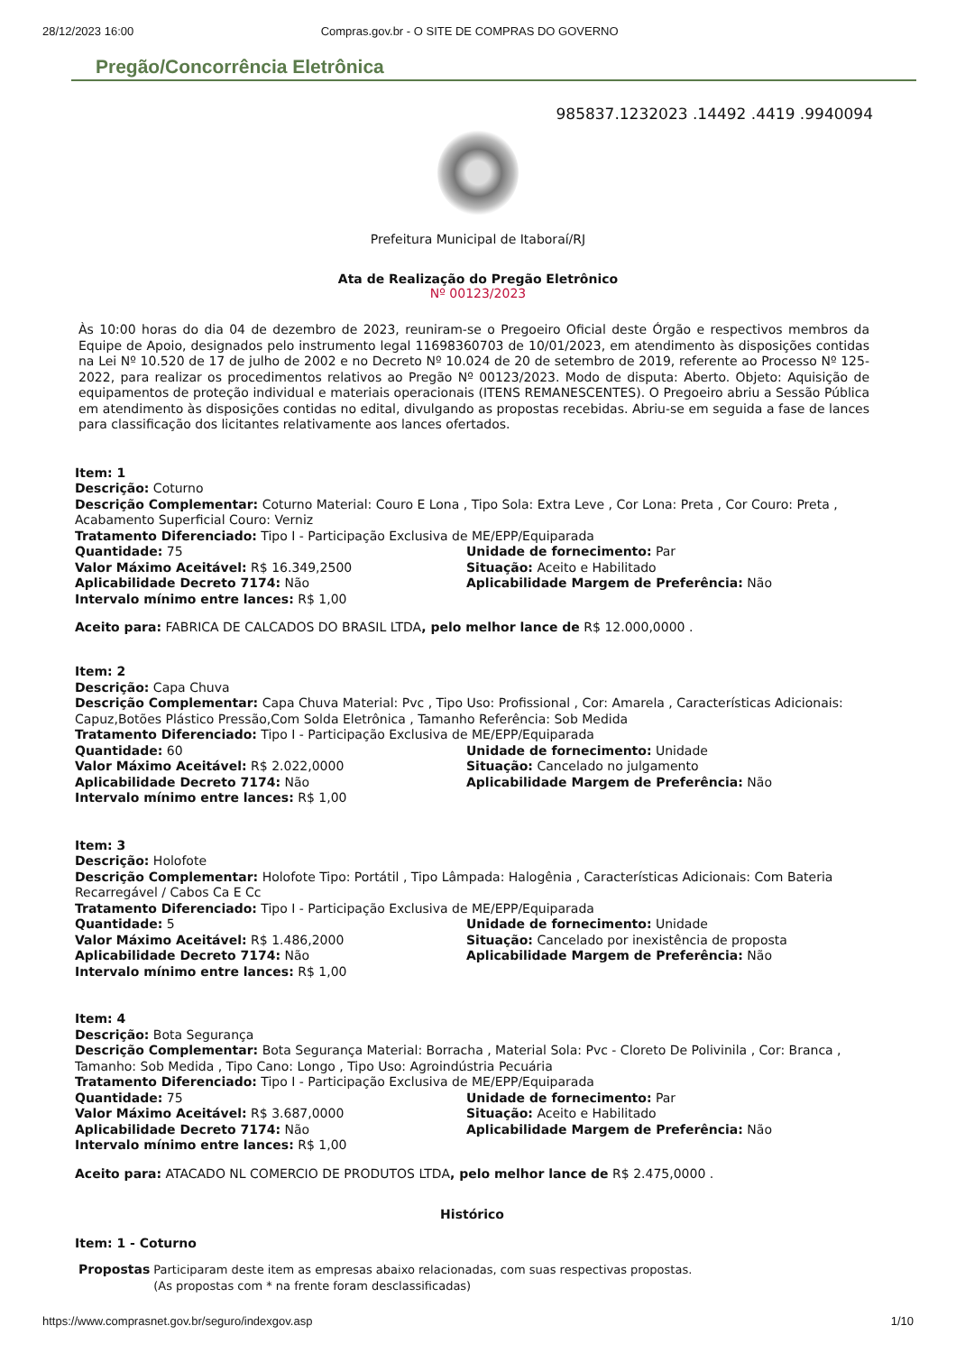28/12/2023 16:00 Compras.gov.br - O SITE DE COMPRAS DO GOVERNO
Pregão/Concorrência Eletrônica
985837.1232023 .14492 .4419 .9940094
Prefeitura Municipal de Itaboraí/RJ
Ata de Realização do Pregão Eletrônico
Nº 00123/2023
Às 10:00 horas do dia 04 de dezembro de 2023, reuniram-se o Pregoeiro Oficial deste Órgão e respectivos membros da Equipe de Apoio, designados pelo instrumento legal 11698360703 de 10/01/2023, em atendimento às disposições contidas na Lei Nº 10.520 de 17 de julho de 2002 e no Decreto Nº 10.024 de 20 de setembro de 2019, referente ao Processo Nº 125-2022, para realizar os procedimentos relativos ao Pregão Nº 00123/2023. Modo de disputa: Aberto. Objeto: Aquisição de equipamentos de proteção individual e materiais operacionais (ITENS REMANESCENTES). O Pregoeiro abriu a Sessão Pública em atendimento às disposições contidas no edital, divulgando as propostas recebidas. Abriu-se em seguida a fase de lances para classificação dos licitantes relativamente aos lances ofertados.
Item: 1
Descrição: Coturno
Descrição Complementar: Coturno Material: Couro E Lona , Tipo Sola: Extra Leve , Cor Lona: Preta , Cor Couro: Preta , Acabamento Superficial Couro: Verniz
Tratamento Diferenciado: Tipo I - Participação Exclusiva de ME/EPP/Equiparada
Quantidade: 75 Unidade de fornecimento: Par
Valor Máximo Aceitável: R$ 16.349,2500 Situação: Aceito e Habilitado
Aplicabilidade Decreto 7174: Não Aplicabilidade Margem de Preferência: Não
Intervalo mínimo entre lances: R$ 1,00
Aceito para: FABRICA DE CALCADOS DO BRASIL LTDA, pelo melhor lance de R$ 12.000,0000 .
Item: 2
Descrição: Capa Chuva
Descrição Complementar: Capa Chuva Material: Pvc , Tipo Uso: Profissional , Cor: Amarela , Características Adicionais: Capuz,Botões Plástico Pressão,Com Solda Eletrônica , Tamanho Referência: Sob Medida
Tratamento Diferenciado: Tipo I - Participação Exclusiva de ME/EPP/Equiparada
Quantidade: 60 Unidade de fornecimento: Unidade
Valor Máximo Aceitável: R$ 2.022,0000 Situação: Cancelado no julgamento
Aplicabilidade Decreto 7174: Não Aplicabilidade Margem de Preferência: Não
Intervalo mínimo entre lances: R$ 1,00
Item: 3
Descrição: Holofote
Descrição Complementar: Holofote Tipo: Portátil , Tipo Lâmpada: Halogênia , Características Adicionais: Com Bateria Recarregável / Cabos Ca E Cc
Tratamento Diferenciado: Tipo I - Participação Exclusiva de ME/EPP/Equiparada
Quantidade: 5 Unidade de fornecimento: Unidade
Valor Máximo Aceitável: R$ 1.486,2000 Situação: Cancelado por inexistência de proposta
Aplicabilidade Decreto 7174: Não Aplicabilidade Margem de Preferência: Não
Intervalo mínimo entre lances: R$ 1,00
Item: 4
Descrição: Bota Segurança
Descrição Complementar: Bota Segurança Material: Borracha , Material Sola: Pvc - Cloreto De Polivinila , Cor: Branca , Tamanho: Sob Medida , Tipo Cano: Longo , Tipo Uso: Agroindústria Pecuária
Tratamento Diferenciado: Tipo I - Participação Exclusiva de ME/EPP/Equiparada
Quantidade: 75 Unidade de fornecimento: Par
Valor Máximo Aceitável: R$ 3.687,0000 Situação: Aceito e Habilitado
Aplicabilidade Decreto 7174: Não Aplicabilidade Margem de Preferência: Não
Intervalo mínimo entre lances: R$ 1,00
Aceito para: ATACADO NL COMERCIO DE PRODUTOS LTDA, pelo melhor lance de R$ 2.475,0000 .
Histórico
Item: 1 - Coturno
Propostas Participaram deste item as empresas abaixo relacionadas, com suas respectivas propostas.
(As propostas com * na frente foram desclassificadas)
https://www.comprasnet.gov.br/seguro/indexgov.asp 1/10